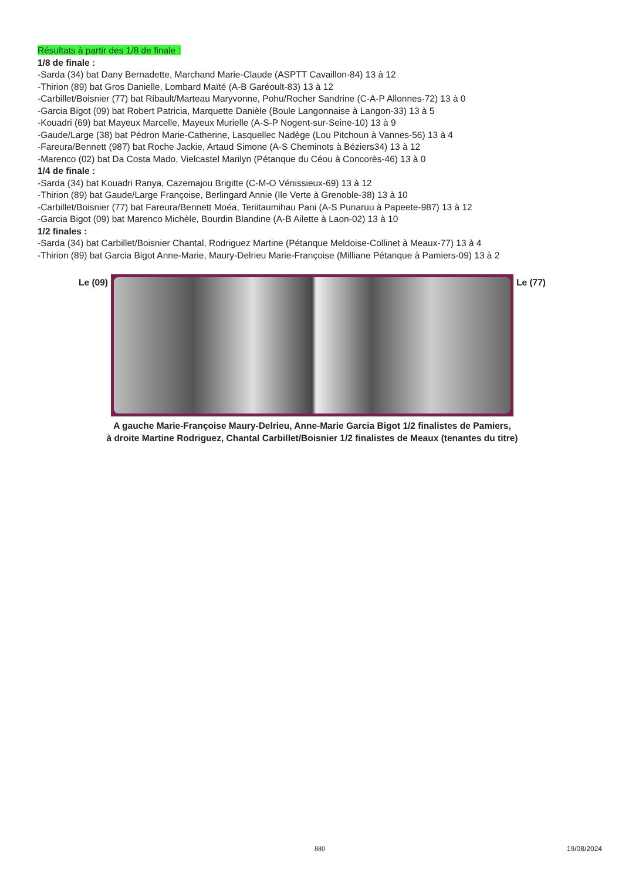Résultats à partir des 1/8 de finale :
1/8 de finale :
-Sarda (34) bat Dany Bernadette, Marchand Marie-Claude (ASPTT Cavaillon-84) 13 à 12
-Thirion (89) bat Gros Danielle, Lombard Maïté (A-B Garéoult-83) 13 à 12
-Carbillet/Boisnier (77) bat Ribault/Marteau Maryvonne, Pohu/Rocher Sandrine (C-A-P Allonnes-72) 13 à 0
-Garcia Bigot (09) bat Robert Patricia, Marquette Danièle (Boule Langonnaise à Langon-33) 13 à 5
-Kouadri (69) bat Mayeux Marcelle, Mayeux Murielle (A-S-P Nogent-sur-Seine-10) 13 à 9
-Gaude/Large (38) bat Pédron Marie-Catherine, Lasquellec Nadège (Lou Pitchoun à Vannes-56) 13 à 4
-Fareura/Bennett (987) bat Roche Jackie, Artaud Simone (A-S Cheminots à Béziers34) 13 à 12
-Marenco (02) bat Da Costa Mado, Vielcastel Marilyn (Pétanque du Céou à Concorès-46) 13 à 0
1/4 de finale :
-Sarda (34) bat Kouadri Ranya, Cazemajou Brigitte (C-M-O Vénissieux-69) 13 à 12
-Thirion (89) bat Gaude/Large Françoise, Berlingard Annie (Ile Verte à Grenoble-38) 13 à 10
-Carbillet/Boisnier (77) bat Fareura/Bennett Moéa, Teriitaumihau Pani (A-S Punaruu à Papeete-987) 13 à 12
-Garcia Bigot (09) bat Marenco Michèle, Bourdin Blandine (A-B Ailette à Laon-02) 13 à 10
1/2 finales :
-Sarda (34) bat Carbillet/Boisnier Chantal, Rodriguez Martine (Pétanque Meldoise-Collinet à Meaux-77) 13 à 4
-Thirion (89) bat Garcia Bigot Anne-Marie, Maury-Delrieu Marie-Françoise (Milliane Pétanque à Pamiers-09) 13 à 2
Le (09) Le (77)
A gauche Marie-Françoise Maury-Delrieu, Anne-Marie Garcia Bigot 1/2 finalistes de Pamiers,
à droite Martine Rodriguez, Chantal Carbillet/Boisnier 1/2 finalistes de Meaux (tenantes du titre)
880 19/08/2024